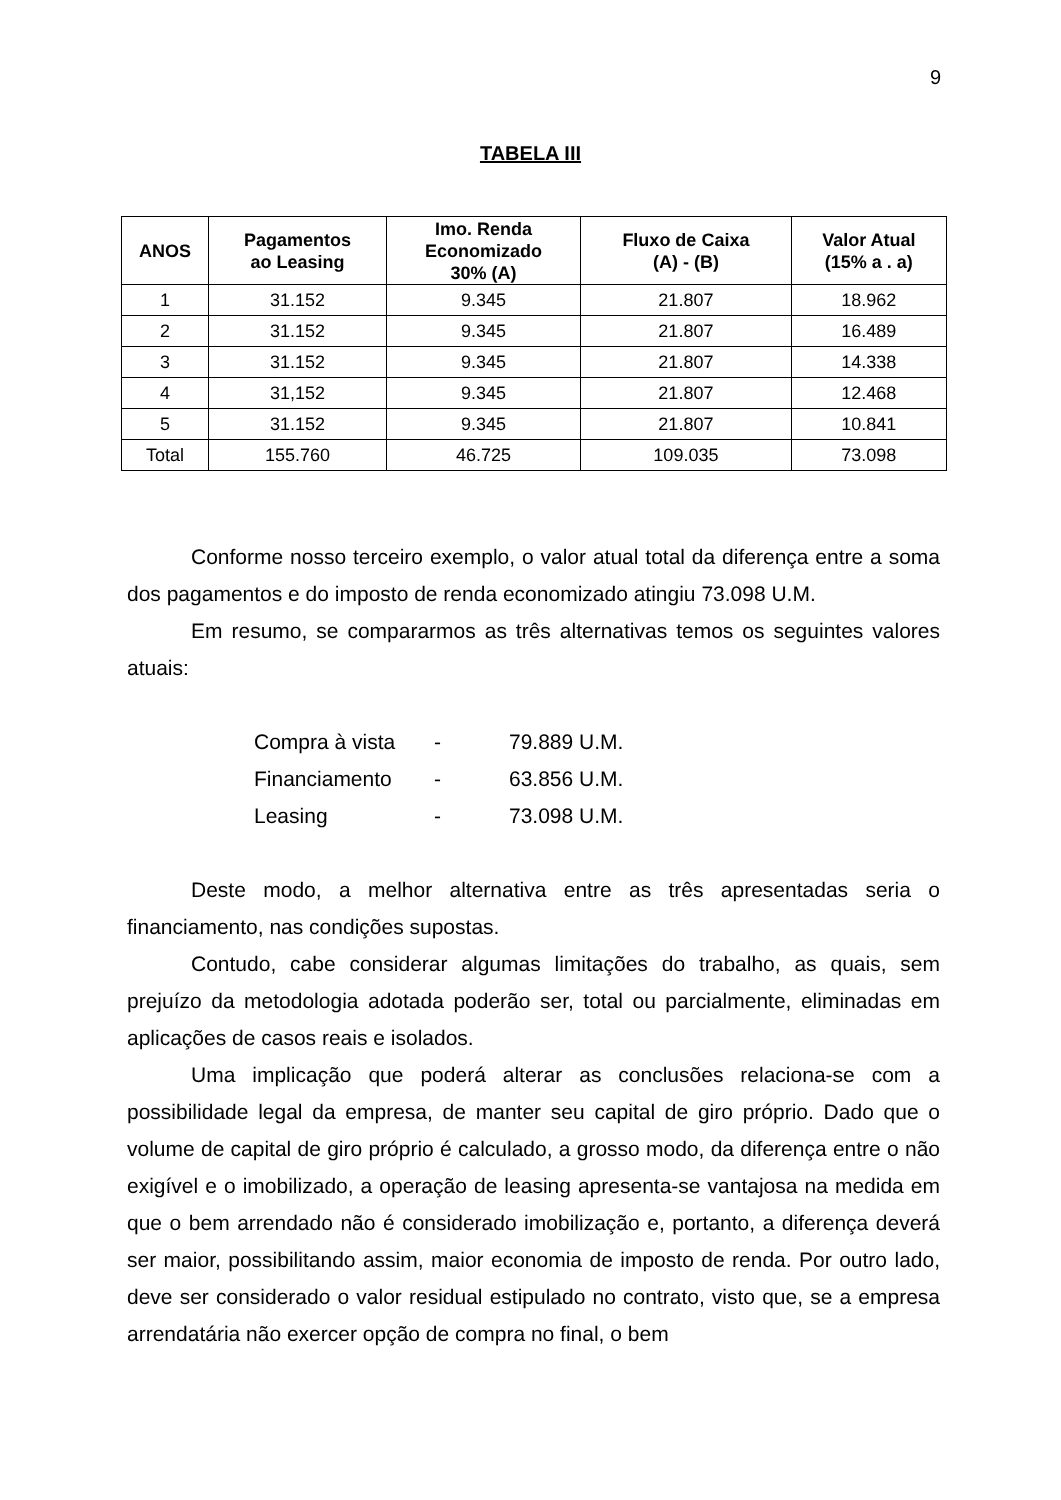9
TABELA III
| ANOS | Pagamentos ao Leasing | Imo. Renda Economizado 30% (A) | Fluxo de Caixa (A) - (B) | Valor Atual (15% a . a) |
| --- | --- | --- | --- | --- |
| 1 | 31.152 | 9.345 | 21.807 | 18.962 |
| 2 | 31.152 | 9.345 | 21.807 | 16.489 |
| 3 | 31.152 | 9.345 | 21.807 | 14.338 |
| 4 | 31,152 | 9.345 | 21.807 | 12.468 |
| 5 | 31.152 | 9.345 | 21.807 | 10.841 |
| Total | 155.760 | 46.725 | 109.035 | 73.098 |
Conforme nosso terceiro exemplo, o valor atual total da diferença entre a soma dos pagamentos e do imposto de renda economizado atingiu 73.098 U.M.
Em resumo, se compararmos as três alternativas temos os seguintes valores atuais:
Compra à vista - 79.889 U.M.
Financiamento - 63.856 U.M.
Leasing - 73.098 U.M.
Deste modo, a melhor alternativa entre as três apresentadas seria o financiamento, nas condições supostas.
Contudo, cabe considerar algumas limitações do trabalho, as quais, sem prejuízo da metodologia adotada poderão ser, total ou parcialmente, eliminadas em aplicações de casos reais e isolados.
Uma implicação que poderá alterar as conclusões relaciona-se com a possibilidade legal da empresa, de manter seu capital de giro próprio. Dado que o volume de capital de giro próprio é calculado, a grosso modo, da diferença entre o não exigível e o imobilizado, a operação de leasing apresenta-se vantajosa na medida em que o bem arrendado não é considerado imobilização e, portanto, a diferença deverá ser maior, possibilitando assim, maior economia de imposto de renda. Por outro lado, deve ser considerado o valor residual estipulado no contrato, visto que, se a empresa arrendatária não exercer opção de compra no final, o bem